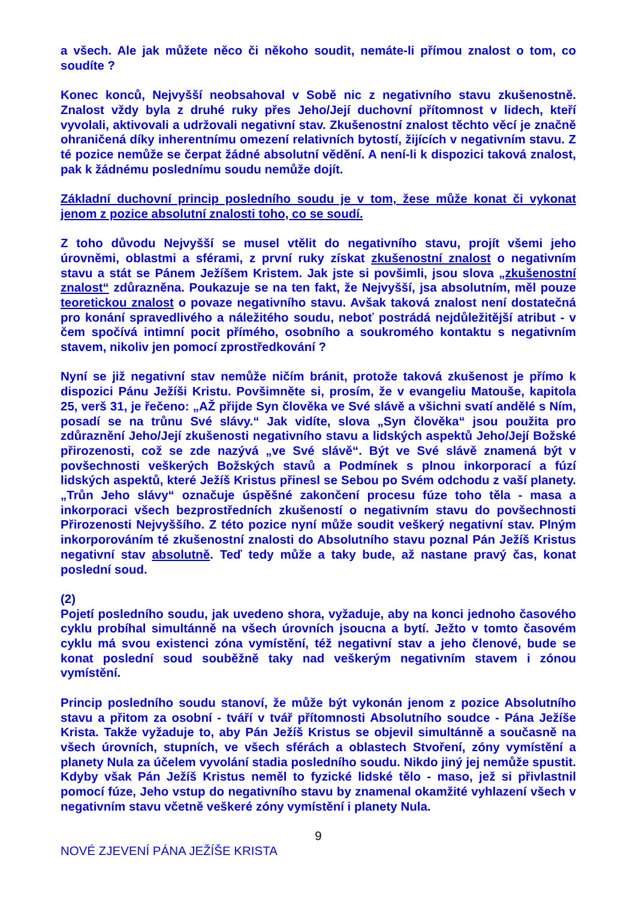a všech. Ale jak můžete něco či někoho soudit, nemáte-li přímou znalost o tom, co soudíte ?
Konec konců, Nejvyšší neobsahoval v Sobě nic z negativního stavu zkušenostně. Znalost vždy byla z druhé ruky přes Jeho/Její duchovní přítomnost v lidech, kteří vyvolali, aktivovali a udržovali negativní stav. Zkušenostní znalost těchto věcí je značně ohraničená díky inherentnímu omezení relativních bytostí, žijících v negativním stavu. Z té pozice nemůže se čerpat žádné absolutní vědění. A není-li k dispozici taková znalost, pak k žádnému poslednímu soudu nemůže dojít.
Základní duchovní princip posledního soudu je v tom, žese může konat či vykonat jenom z pozice absolutní znalosti toho, co se soudí.
Z toho důvodu Nejvyšší se musel vtělit do negativního stavu, projít všemi jeho úrovněmi, oblastmi a sférami, z první ruky získat zkušenostní znalost o negativním stavu a stát se Pánem Ježíšem Kristem. Jak jste si povšimli, jsou slova „zkušenostní znalost“ zdůrazněna. Poukazuje se na ten fakt, že Nejvyšší, jsa absolutním, měl pouze teoretickou znalost o povaze negativního stavu. Avšak taková znalost není dostatečná pro konání spravedlivého a náležitého soudu, neboť postrádá nejdůležitější atribut - v čem spočívá intimní pocit přímého, osobního a soukromého kontaktu s negativním stavem, nikoliv jen pomocí zprostředkování ?
Nyní se již negativní stav nemůže ničím bránit, protože taková zkušenost je přímo k dispozici Pánu Ježíši Kristu. Povšimněte si, prosím, že v evangeliu Matouše, kapitola 25, verš 31, je řečeno: „AŽ přijde Syn člověka ve Své slávě a všichni svatí andělé s Ním, posadí se na trůnu Své slávy.“ Jak vidíte, slova „Syn člověka“ jsou použita pro zdůraznění Jeho/Její zkušenosti negativního stavu a lidských aspektů Jeho/Její Božské přirozenosti, což se zde nazývá „ve Své slávě“. Být ve Své slávě znamená být v povšechnosti veškerých Božských stavů a Podmínek s plnou inkorporací a fúzí lidských aspektů, které Ježíš Kristus přinesl se Sebou po Svém odchodu z vaší planety. „Trůn Jeho slávy“ označuje úspěšné zakončení procesu fúze toho těla - masa a inkorporaci všech bezprostředních zkušeností o negativním stavu do povšechnosti Přirozenosti Nejvyššího. Z této pozice nyní může soudit veškerý negativní stav. Plným inkorporováním té zkušenostní znalosti do Absolutního stavu poznal Pán Ježíš Kristus negativní stav absolutně. Teď tedy může a taky bude, až nastane pravý čas, konat poslední soud.
(2)
Pojetí posledního soudu, jak uvedeno shora, vyžaduje, aby na konci jednoho časového cyklu probíhal simultánně na všech úrovních jsoucna a bytí. Ježto v tomto časovém cyklu má svou existenci zóna vymístění, též negativní stav a jeho členové, bude se konat poslední soud souběžně taky nad veškerým negativním stavem i zónou vymístění.
Princip posledního soudu stanoví, že může být vykonán jenom z pozice Absolutního stavu a přitom za osobní - tváří v tvář přítomnosti Absolutního soudce - Pána Ježíše Krista. Takže vyžaduje to, aby Pán Ježíš Kristus se objevil simultánně a současně na všech úrovních, stupních, ve všech sférách a oblastech Stvoření, zóny vymístění a planety Nula za účelem vyvolání stadia posledního soudu. Nikdo jiný jej nemůže spustit. Kdyby však Pán Ježíš Kristus neměl to fyzické lidské tělo - maso, jež si přivlastnil pomocí fúze, Jeho vstup do negativního stavu by znamenal okamžité vyhlazení všech v negativním stavu včetně veškeré zóny vymístění i planety Nula.
9
NOVÉ ZJEVENÍ PÁNA JEŽÍŠE KRISTA